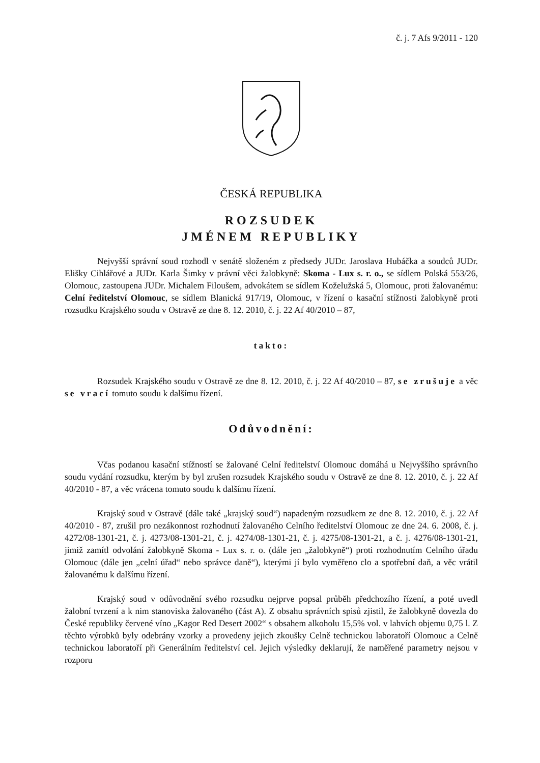č. j. 7 Afs 9/2011 - 120
ČESKÁ REPUBLIKA
ROZSUDEK
JMÉNEM REPUBLIKY
Nejvyšší správní soud rozhodl v senátě složeném z předsedy JUDr. Jaroslava Hubáčka a soudců JUDr. Elišky Cihlářové a JUDr. Karla Šimky v právní věci žalobkyně: Skoma - Lux s. r. o., se sídlem Polská 553/26, Olomouc, zastoupena JUDr. Michalem Filoušem, advokátem se sídlem Koželužská 5, Olomouc, proti žalovanému: Celní ředitelství Olomouc, se sídlem Blanická 917/19, Olomouc, v řízení o kasační stížnosti žalobkyně proti rozsudku Krajského soudu v Ostravě ze dne 8. 12. 2010, č. j. 22 Af 40/2010 – 87,
takto:
Rozsudek Krajského soudu v Ostravě ze dne 8. 12. 2010, č. j. 22 Af 40/2010 – 87, se zrušuje a věc se vrací tomuto soudu k dalšímu řízení.
Odůvodnění:
Včas podanou kasační stížností se žalované Celní ředitelství Olomouc domáhá u Nejvyššího správního soudu vydání rozsudku, kterým by byl zrušen rozsudek Krajského soudu v Ostravě ze dne 8. 12. 2010, č. j. 22 Af 40/2010 - 87, a věc vrácena tomuto soudu k dalšímu řízení.
Krajský soud v Ostravě (dále také „krajský soud“) napadeným rozsudkem ze dne 8. 12. 2010, č. j. 22 Af 40/2010 - 87, zrušil pro nezákonnost rozhodnutí žalovaného Celního ředitelství Olomouc ze dne 24. 6. 2008, č. j. 4272/08-1301-21, č. j. 4273/08-1301-21, č. j. 4274/08-1301-21, č. j. 4275/08-1301-21, a č. j. 4276/08-1301-21, jimiž zamítl odvolání žalobkyně Skoma - Lux s. r. o. (dále jen „žalobkyně“) proti rozhodnutím Celního úřadu Olomouc (dále jen „celní úřad“ nebo správce daně“), kterými jí bylo vyměřeno clo a spotřební daň, a věc vrátil žalovanému k dalšímu řízení.
Krajský soud v odůvodnění svého rozsudku nejprve popsal průběh předchozího řízení, a poté uvedl žalobní tvrzení a k nim stanoviska žalovaného (část A). Z obsahu správních spisů zjistil, že žalobkyně dovezla do České republiky červené víno „Kagor Red Desert 2002“ s obsahem alkoholu 15,5% vol. v lahvích objemu 0,75 l. Z těchto výrobků byly odebrány vzorky a provedeny jejich zkoušky Celně technickou laboratoří Olomouc a Celně technickou laboratoří při Generálním ředitelství cel. Jejich výsledky deklarují, že naměřené parametry nejsou v rozporu